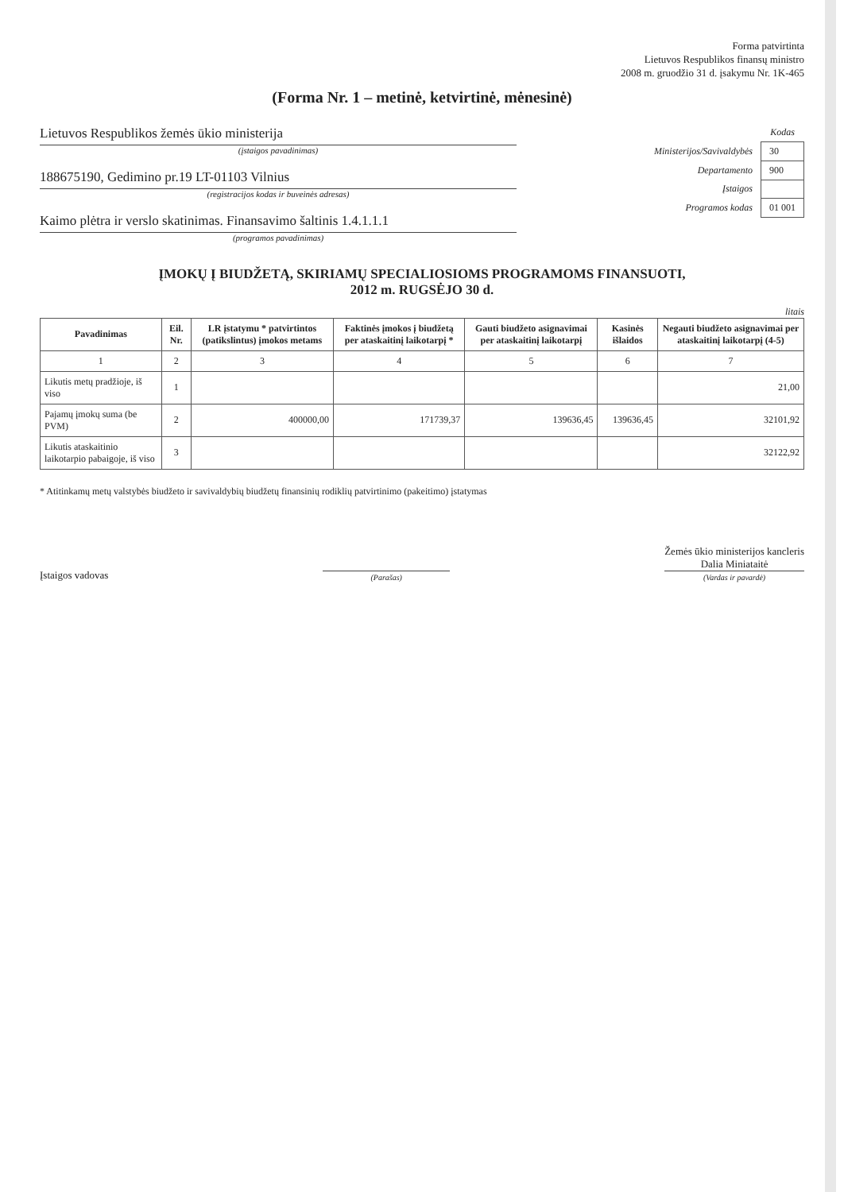Forma patvirtinta
Lietuvos Respublikos finansų ministro
2008 m. gruodžio 31 d. įsakymu Nr. 1K-465
(Forma Nr. 1 – metinė, ketvirtinė, mėnesinė)
Lietuvos Respublikos žemės ūkio ministerija
(įstaigos pavadinimas)
188675190, Gedimino pr.19 LT-01103 Vilnius
(registracijos kodas ir buveinės adresas)
Kaimo plėtra ir verslo skatinimas. Finansavimo šaltinis 1.4.1.1.1
(programos pavadinimas)
| | Kodas |
| Ministerijos/Savivaldybės | 30 |
| Departamento | 900 |
| Įstaigos | |
| Programos kodas | 01 001 |
ĮMOKŲ Į BIUDŽETĄ, SKIRIAMŲ SPECIALIOSIOMS PROGRAMOMS FINANSUOTI,
2012 m. RUGSĖJO 30 d.
litais
| Pavadinimas | Eil. Nr. | LR įstatymu * patvirtintos (patikslintus) įmokos metams | Faktinės įmokos į biudžetą per ataskaitinį laikotarpį * | Gauti biudžeto asignavimai per ataskaitinį laikotarpį | Kasinės išlaidos | Negauti biudžeto asignavimai per ataskaitinį laikotarpį (4-5) |
| --- | --- | --- | --- | --- | --- | --- |
| 1 | 2 | 3 | 4 | 5 | 6 | 7 |
| Likutis metų pradžioje, iš viso | 1 | | | | | 21,00 |
| Pajamų įmokų suma (be PVM) | 2 | 400000,00 | 171739,37 | 139636,45 | 139636,45 | 32101,92 |
| Likutis ataskaitinio laikotarpio pabaigoje, iš viso | 3 | | | | | 32122,92 |
* Atitinkamų metų valstybės biudžeto ir savivaldybių biudžetų finansinių rodiklių patvirtinimo (pakeitimo) įstatymas
Įstaigos vadovas
(Parašas)
Žemės ūkio ministerijos kancleris
Dalia Miniataitė
(Vardas ir pavardė)